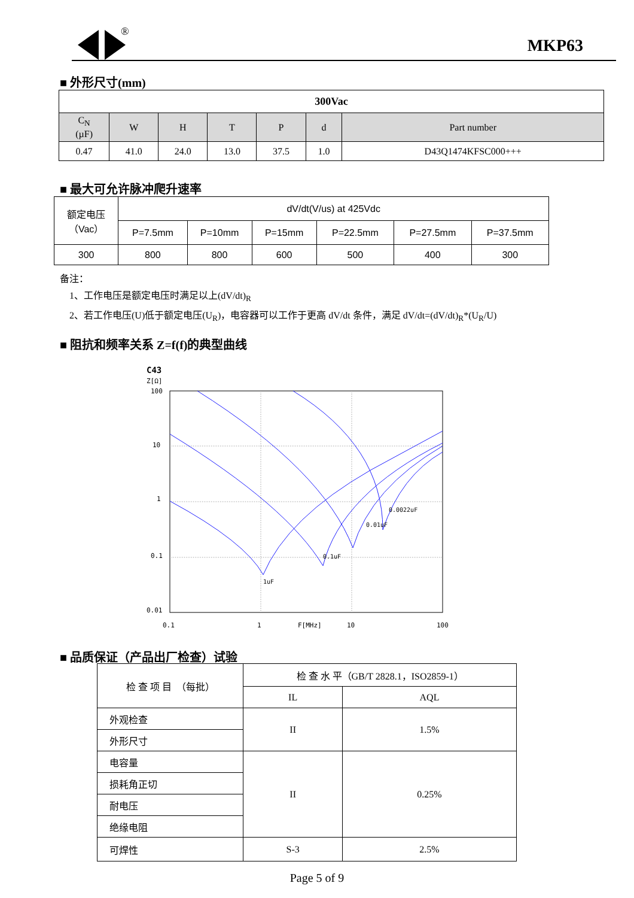®
MKP63
■ 外形尺寸(mm)
| 300Vac | | | | | | |
| --- | --- | --- | --- | --- | --- | --- |
| C<sub>N</sub> (µF) | W | H | T | P | d | Part number |
| 0.47 | 41.0 | 24.0 | 13.0 | 37.5 | 1.0 | D43Q1474KFSC000+++ |
■ 最大可允许脉冲爬升速率
| 额定电压 （Vac） | dV/dt(V/us) at 425Vdc | | | | | |
| | P=7.5mm | P=10mm | P=15mm | P=22.5mm | P=27.5mm | P=37.5mm |
| 300 | 800 | 800 | 600 | 500 | 400 | 300 |
备注：
1、工作电压是额定电压时满足以上(dV/dt)<sub>R</sub>
2、若工作电压(U)低于额定电压(U<sub>R</sub>)，电容器可以工作于更高 dV/dt 条件，满足 dV/dt=(dV/dt)<sub>R</sub>*(U<sub>R</sub>/U)
■ 阻抗和频率关系 Z=f(f)的典型曲线
C43
Z[Ω]
100
10
1
0.1
0.01
0.1
1
F[MHz]
10
100
1uF
0.1uF
0.01uF
0.0022uF
■ 品质保证（产品出厂检查）试验
| 检 查 项 目 （每批） | 检 查 水 平（GB/T 2828.1，ISO2859-1） | |
| | IL | AQL |
| 外观检查 | II | 1.5% |
| 外形尺寸 | | |
| 电容量 | II | 0.25% |
| 损耗角正切 | | |
| 耐电压 | | |
| 绝缘电阻 | | |
| 可焊性 | S-3 | 2.5% |
Page 5 of 9